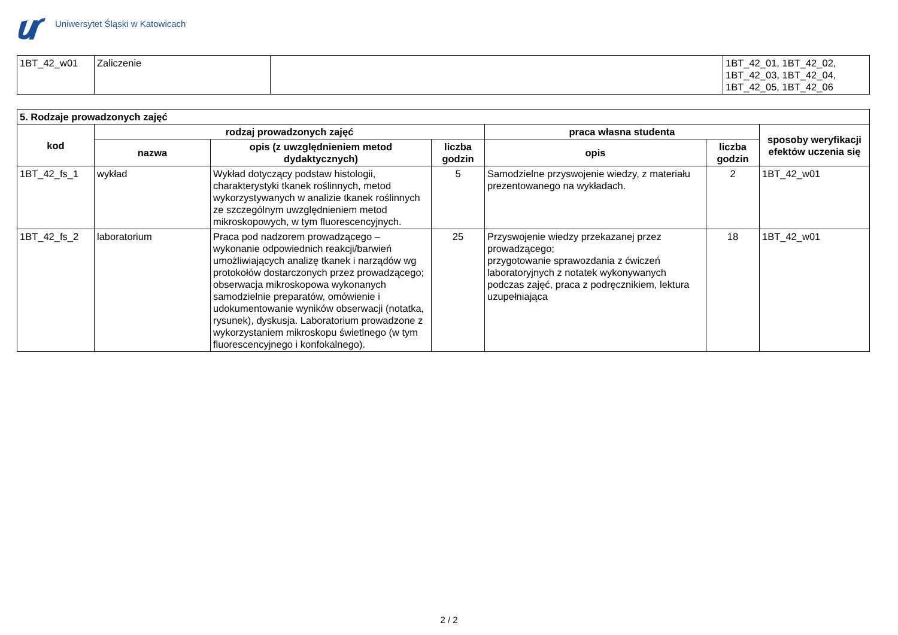Uniwersytet Śląski w Katowicach
| 1BT_42_w01 | Zaliczenie | | 1BT_42_01, 1BT_42_02, 1BT_42_03, 1BT_42_04, 1BT_42_05, 1BT_42_06 |
| 5. Rodzaje prowadzonych zajęć | | | | | | |
| --- | --- | --- | --- | --- | --- | --- |
| kod | rodzaj prowadzonych zajęć | | | praca własna studenta | | sposoby weryfikacji efektów uczenia się |
| | nazwa | opis (z uwzględnieniem metod dydaktycznych) | liczba godzin | opis | liczba godzin | |
| 1BT_42_fs_1 | wykład | Wykład dotyczący podstaw histologii, charakterystyki tkanek roślinnych, metod wykorzystywanych w analizie tkanek roślinnych ze szczególnym uwzględnieniem metod mikroskopowych, w tym fluorescencyjnych. | 5 | Samodzielne przyswojenie wiedzy, z materiału prezentowanego na wykładach. | 2 | 1BT_42_w01 |
| 1BT_42_fs_2 | laboratorium | Praca pod nadzorem prowadzącego – wykonanie odpowiednich reakcji/barwień umożliwiających analizę tkanek i narządów wg protokołów dostarczonych przez prowadzącego; obserwacja mikroskopowa wykonanych samodzielnie preparatów, omówienie i udokumentowanie wyników obserwacji (notatka, rysunek), dyskusja. Laboratorium prowadzone z wykorzystaniem mikroskopu świetlnego (w tym fluorescencyjnego i konfokalnego). | 25 | Przyswojenie wiedzy przekazanej przez prowadzącego; przygotowanie sprawozdania z ćwiczeń laboratoryjnych z notatek wykonywanych podczas zajęć, praca z podręcznikiem, lektura uzupełniająca | 18 | 1BT_42_w01 |
2 / 2